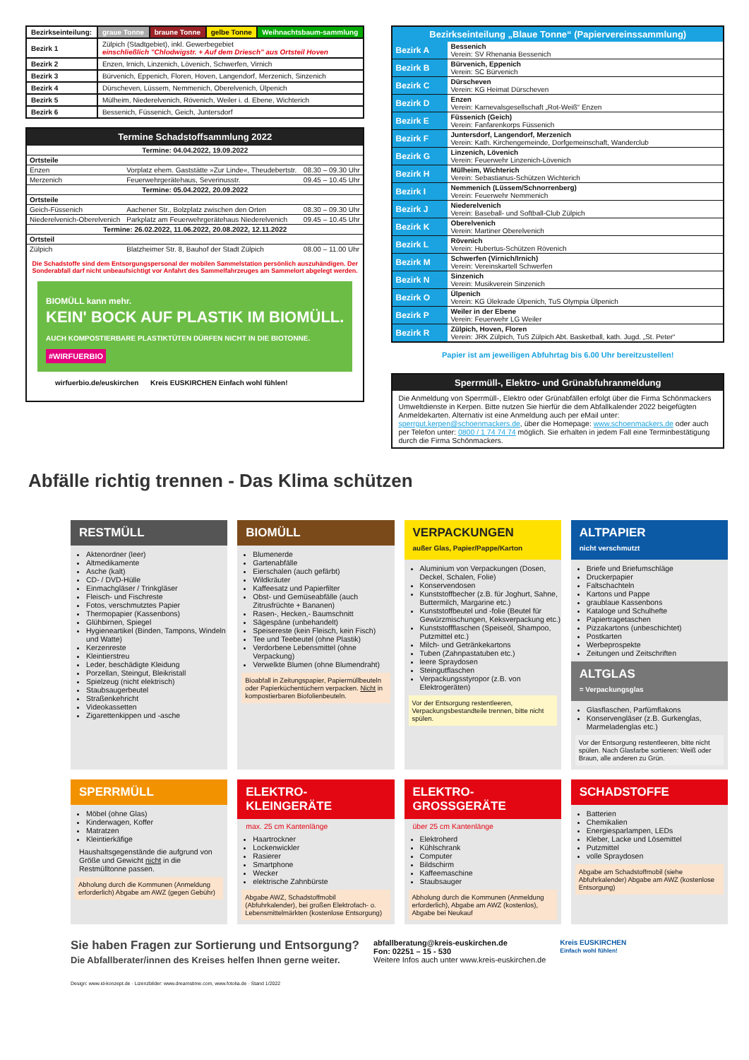| Bezirkseinteilung: | graue Tonne | braune Tonne | gelbe Tonne | Weihnachtsbaum-sammlung |
| --- | --- | --- | --- | --- |
| Bezirk 1 | Zülpich (Stadtgebiet), inkl. Gewerbegebiet einschließlich "Chlodwigstr. + Auf dem Driesch" aus Ortsteil Hoven | | | |
| Bezirk 2 | Enzen, Irnich, Linzenich, Lövenich, Schwerfen, Virnich | | | |
| Bezirk 3 | Bürvenich, Eppenich, Floren, Hoven, Langendorf, Merzenich, Sinzenich | | | |
| Bezirk 4 | Dürscheven, Lüssem, Nemmenich, Oberelvenich, Ülpenich | | | |
| Bezirk 5 | Mülheim, Niederelvenich, Rövenich, Weiler i. d. Ebene, Wichterich | | | |
| Bezirk 6 | Bessenich, Füssenich, Geich, Juntersdorf | | | |
Termine Schadstoffsammlung 2022
| Termine: 04.04.2022, 19.09.2022 | | |
| Ortsteile | | |
| Enzen | Vorplatz ehem. Gaststätte »Zur Linde«, Theudebertstr. | 08.30 – 09.30 Uhr |
| Merzenich | Feuerwehrgerätehaus, Severinusstr. | 09.45 – 10.45 Uhr |
| Termine: 05.04.2022, 20.09.2022 | | |
| Ortsteile | | |
| Geich-Füssenich | Aachener Str., Bolzplatz zwischen den Orten | 08.30 – 09.30 Uhr |
| Niederelvenich-Oberelvenich | Parkplatz am Feuerwehrgerätehaus Niederelvenich | 09.45 – 10.45 Uhr |
| Termine: 26.02.2022, 11.06.2022, 20.08.2022, 12.11.2022 | | |
| Ortsteil | | |
| Zülpich | Blatzheimer Str. 8, Bauhof der Stadt Zülpich | 08.00 – 11.00 Uhr |
Die Schadstoffe sind dem Entsorgungspersonal der mobilen Sammelstation persönlich auszuhändigen. Der Sonderabfall darf nicht unbeaufsichtigt vor Anfahrt des Sammelfahrzeuges am Sammelort abgelegt werden.
BIOMÜLL kann mehr.
KEIN' BOCK AUF PLASTIK IM BIOMÜLL.
AUCH KOMPOSTIERBARE PLASTIKTÜTEN DÜRFEN NICHT IN DIE BIOTONNE. #WIRFUERBIO
wirfuerbio.de/euskirchen Kreis EUSKIRCHEN Einfach wohl fühlen!
| Bezirkseinteilung „Blaue Tonne“ (Papiervereinssammlung) | |
| --- | --- |
| Bezirk A | Bessenich Verein: SV Rhenania Bessenich |
| Bezirk B | Bürvenich, Eppenich Verein: SC Bürvenich |
| Bezirk C | Dürscheven Verein: KG Heimat Dürscheven |
| Bezirk D | Enzen Verein: Karnevalsgesellschaft „Rot-Weiß“ Enzen |
| Bezirk E | Füssenich (Geich) Verein: Fanfarenkorps Füssenich |
| Bezirk F | Juntersdorf, Langendorf, Merzenich Verein: Kath. Kirchengemeinde, Dorfgemeinschaft, Wanderclub |
| Bezirk G | Linzenich, Lövenich Verein: Feuerwehr Linzenich-Lövenich |
| Bezirk H | Mülheim, Wichterich Verein: Sebastianus-Schützen Wichterich |
| Bezirk I | Nemmenich (Lüssem/Schnorrenberg) Verein: Feuerwehr Nemmenich |
| Bezirk J | Niederelvenich Verein: Baseball- und Softball-Club Zülpich |
| Bezirk K | Oberelvenich Verein: Martiner Oberelvenich |
| Bezirk L | Rövenich Verein: Hubertus-Schützen Rövenich |
| Bezirk M | Schwerfen (Virnich/Irnich) Verein: Vereinskartell Schwerfen |
| Bezirk N | Sinzenich Verein: Musikverein Sinzenich |
| Bezirk O | Ülpenich Verein: KG Ülekrade Ülpenich, TuS Olympia Ülpenich |
| Bezirk P | Weiler in der Ebene Verein: Feuerwehr LG Weiler |
| Bezirk R | Zülpich, Hoven, Floren Verein: JRK Zülpich, TuS Zülpich Abt. Basketball, kath. Jugd. „St. Peter“ |
Papier ist am jeweiligen Abfuhrtag bis 6.00 Uhr bereitzustellen!
Sperrmüll-, Elektro- und Grünabfuhranmeldung
Die Anmeldung von Sperrmüll-, Elektro oder Grünabfällen erfolgt über die Firma Schönmackers Umweltdienste in Kerpen. Bitte nutzen Sie hierfür die dem Abfallkalender 2022 beigefügten Anmeldekarten. Alternativ ist eine Anmeldung auch per eMail unter: sperrgut.kerpen@schoenmackers.de, über die Homepage: www.schoenmackers.de oder auch per Telefon unter: 0800 / 1 74 74 74 möglich. Sie erhalten in jedem Fall eine Terminbestätigung durch die Firma Schönmackers.
Abfälle richtig trennen - Das Klima schützen
RESTMÜLL
Aktenordner (leer)
Altmedikamente
Asche (kalt)
CD- / DVD-Hülle
Einmachgläser / Trinkgläser
Fleisch- und Fischreste
Fotos, verschmutztes Papier
Thermopapier (Kassenbons)
Glühbirnen, Spiegel
Hygieneartikel (Binden, Tampons, Windeln und Watte)
Kerzenreste
Kleintierstreu
Leder, beschädigte Kleidung
Porzellan, Steingut, Bleikristall
Spielzeug (nicht elektrisch)
Staubsaugerbeutel
Straßenkehricht
Videokassetten
Zigarettenkippen und -asche
BIOMÜLL
Blumenerde
Gartenabfälle
Eierschalen (auch gefärbt)
Wildkräuter
Kaffeesatz und Papierfilter
Obst- und Gemüseabfälle (auch Zitrusfrüchte + Bananen)
Rasen-, Hecken,- Baumschnitt
Sägespäne (unbehandelt)
Speisereste (kein Fleisch, kein Fisch)
Tee und Teebeutel (ohne Plastik)
Verdorbene Lebensmittel (ohne Verpackung)
Verwelkte Blumen (ohne Blumendraht)
Bioabfall in Zeitungspapier, Papiermüllbeuteln oder Papierküchentüchern verpacken. Nicht in kompostierbaren Biofolienbeuteln.
VERPACKUNGEN
außer Glas, Papier/Pappe/Karton
Aluminium von Verpackungen (Dosen, Deckel, Schalen, Folie)
Konservendosen
Kunststoffbecher (z.B. für Joghurt, Sahne, Buttermilch, Margarine etc.)
Kunststoffbeutel und -folie (Beutel für Gewürzmischungen, Keksverpackung etc.)
Kunststoffflaschen (Speiseöl, Shampoo, Putzmittel etc.)
Milch- und Getränkekartons
Tuben (Zahnpastatuben etc.)
leere Spraydosen
Steingutflaschen
Verpackungsstyropor (z.B. von Elektrogeräten)
Vor der Entsorgung restentleeren, Verpackungsbestandteile trennen, bitte nicht spülen.
ALTPAPIER
nicht verschmutzt
Briefe und Briefumschläge
Druckerpapier
Faltschachteln
Kartons und Pappe
graublaue Kassenbons
Kataloge und Schulhefte
Papiertragetaschen
Pizzakartons (unbeschichtet)
Postkarten
Werbeprospekte
Zeitungen und Zeitschriften
ALTGLAS
= Verpackungsglas
Glasflaschen, Parfümflakons
Konservengläser (z.B. Gurkenglas, Marmeladenglas etc.)
Vor der Entsorgung restentleeren, bitte nicht spülen. Nach Glasfarbe sortieren: Weiß oder Braun, alle anderen zu Grün.
SPERRMÜLL
Möbel (ohne Glas)
Kinderwagen, Koffer
Matratzen
Kleintierkäfige
Haushaltsgegenstände die aufgrund von Größe und Gewicht nicht in die Restmülltonne passen.
Abholung durch die Kommunen (Anmeldung erforderlich) Abgabe am AWZ (gegen Gebühr)
ELEKTRO-KLEINGERÄTE
max. 25 cm Kantenlänge
Haartrockner
Lockenwickler
Rasierer
Smartphone
Wecker
elektrische Zahnbürste
Abgabe AWZ, Schadstoffmobil (Abfuhrkalender), bei großen Elektrofach- o. Lebensmittelmärkten (kostenlose Entsorgung)
ELEKTRO-GROSSGERÄTE
über 25 cm Kantenlänge
Elektroherd
Kühlschrank
Computer
Bildschirm
Kaffeemaschine
Staubsauger
Abholung durch die Kommunen (Anmeldung erforderlich), Abgabe am AWZ (kostenlos), Abgabe bei Neukauf
SCHADSTOFFE
Batterien
Chemikalien
Energiesparlampen, LEDs
Kleber, Lacke und Lösemittel
Putzmittel
volle Spraydosen
Abgabe am Schadstoffmobil (siehe Abfuhrkalender) Abgabe am AWZ (kostenlose Entsorgung)
Sie haben Fragen zur Sortierung und Entsorgung?
Die Abfallberater/innen des Kreises helfen Ihnen gerne weiter.
abfallberatung@kreis-euskirchen.de
Fon: 02251 – 15 - 530
Weitere Infos auch unter www.kreis-euskirchen.de
Kreis EUSKIRCHEN
Einfach wohl fühlen!
Design: www.id-konzept.de · Lizenzbilder: www.dreamstime.com, www.fotolia.de · Stand 1/2022